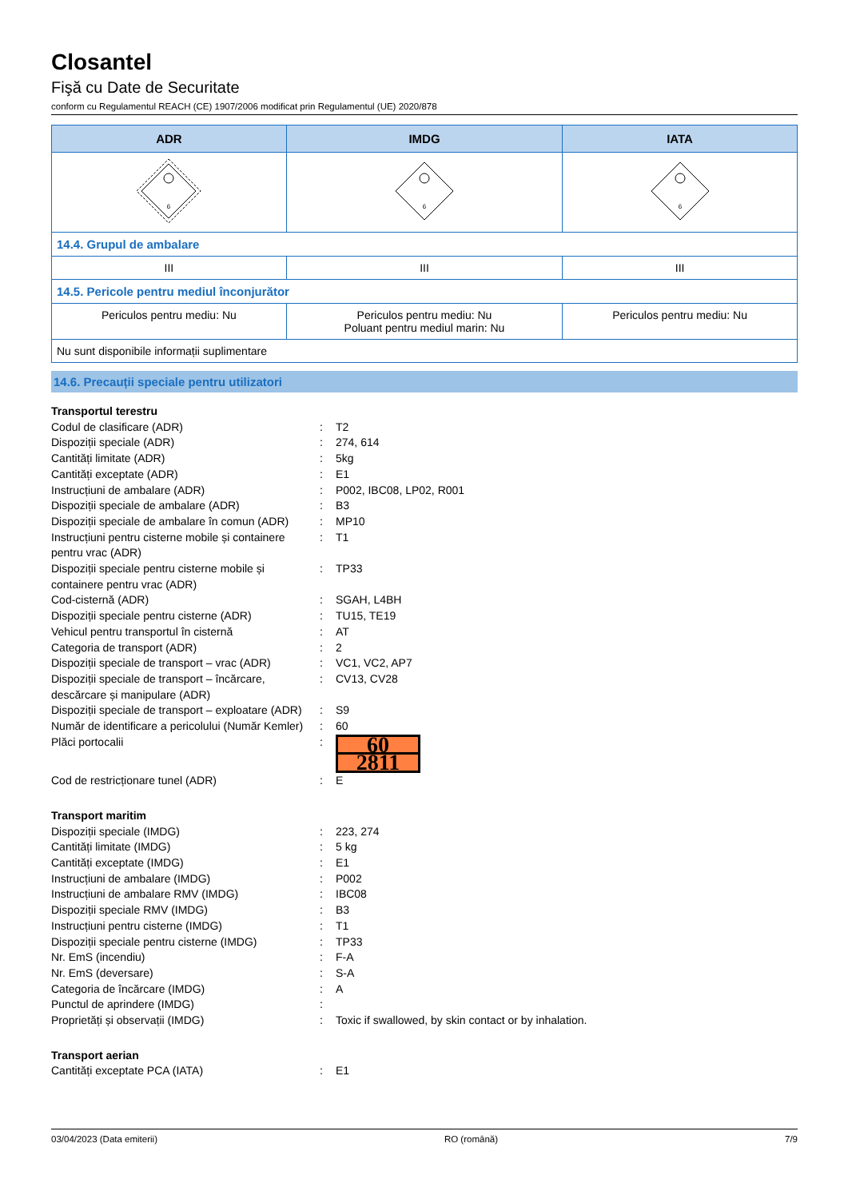Closantel
Fişă cu Date de Securitate
conform cu Regulamentul REACH (CE) 1907/2006 modificat prin Regulamentul (UE) 2020/878
| ADR | IMDG | IATA |
| --- | --- | --- |
| 6 | 6 | 6 |
| 14.4. Grupul de ambalare | | |
| III | III | III |
| 14.5. Pericole pentru mediul înconjurător | | |
| Periculos pentru mediu: Nu | Periculos pentru mediu: Nu Poluant pentru mediul marin: Nu | Periculos pentru mediu: Nu |
| Nu sunt disponibile informații suplimentare | | |
14.6. Precauții speciale pentru utilizatori
Transportul terestru
Codul de clasificare (ADR) : T2
Dispoziții speciale (ADR) : 274, 614
Cantități limitate (ADR) : 5kg
Cantități exceptate (ADR) : E1
Instrucțiuni de ambalare (ADR) : P002, IBC08, LP02, R001
Dispoziții speciale de ambalare (ADR) : B3
Dispoziții speciale de ambalare în comun (ADR)
: MP10
Instrucțiuni pentru cisterne mobile și containere pentru vrac (ADR)
: T1
Dispoziții speciale pentru cisterne mobile și containere pentru vrac (ADR)
: TP33
Cod-cisternă (ADR) : SGAH, L4BH
Dispoziții speciale pentru cisterne (ADR)
: TU15, TE19
Vehicul pentru transportul în cisternă : AT
Categoria de transport (ADR) : 2
Dispoziții speciale de transport – vrac (ADR)
: VC1, VC2, AP7
Dispoziții speciale de transport – încărcare, descărcare și manipulare (ADR)
: CV13, CV28
Dispoziții speciale de transport – exploatare (ADR)
: S9
Număr de identificare a pericolului (Număr Kemler)
: 60
Plăci portocalii :
60
2811
Cod de restricționare tunel (ADR) : E
Transport maritim
Dispoziții speciale (IMDG) : 223, 274
Cantități limitate (IMDG) : 5 kg
Cantități exceptate (IMDG) : E1
Instrucțiuni de ambalare (IMDG) : P002
Instrucțiuni de ambalare RMV (IMDG) : IBC08
Dispoziții speciale RMV (IMDG) : B3
Instrucțiuni pentru cisterne (IMDG) : T1
Dispoziții speciale pentru cisterne (IMDG)
: TP33
Nr. EmS (incendiu) : F-A
Nr. EmS (deversare) : S-A
Categoria de încărcare (IMDG) : A
Punctul de aprindere (IMDG) :
Proprietăți și observații (IMDG) : Toxic if swallowed, by skin contact or by inhalation.
Transport aerian
Cantități exceptate PCA (IATA) : E1
03/04/2023 (Data emiterii) RO (română) 7/9